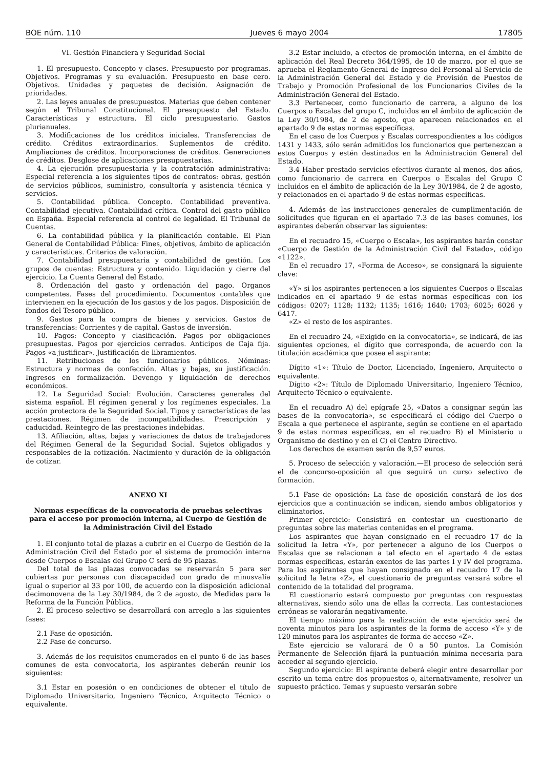BOE núm. 110 Jueves 6 mayo 2004 17805
VI. Gestión Financiera y Seguridad Social
1. El presupuesto. Concepto y clases. Presupuesto por programas. Objetivos. Programas y su evaluación. Presupuesto en base cero. Objetivos. Unidades y paquetes de decisión. Asignación de prioridades.
2. Las leyes anuales de presupuestos. Materias que deben contener según el Tribunal Constitucional. El presupuesto del Estado. Características y estructura. El ciclo presupuestario. Gastos plurianuales.
3. Modificaciones de los créditos iniciales. Transferencias de crédito. Créditos extraordinarios. Suplementos de crédito. Ampliaciones de créditos. Incorporaciones de créditos. Generaciones de créditos. Desglose de aplicaciones presupuestarias.
4. La ejecución presupuestaria y la contratación administrativa: Especial referencia a los siguientes tipos de contratos: obras, gestión de servicios públicos, suministro, consultoría y asistencia técnica y servicios.
5. Contabilidad pública. Concepto. Contabilidad preventiva. Contabilidad ejecutiva. Contabilidad crítica. Control del gasto público en España. Especial referencia al control de legalidad. El Tribunal de Cuentas.
6. La contabilidad pública y la planificación contable. El Plan General de Contabilidad Pública: Fines, objetivos, ámbito de aplicación y características. Criterios de valoración.
7. Contabilidad presupuestaria y contabilidad de gestión. Los grupos de cuentas: Estructura y contenido. Liquidación y cierre del ejercicio. La Cuenta General del Estado.
8. Ordenación del gasto y ordenación del pago. Organos competentes. Fases del procedimiento. Documentos contables que intervienen en la ejecución de los gastos y de los pagos. Disposición de fondos del Tesoro público.
9. Gastos para la compra de bienes y servicios. Gastos de transferencias: Corrientes y de capital. Gastos de inversión.
10. Pagos: Concepto y clasificación. Pagos por obligaciones presupuestas. Pagos por ejercicios cerrados. Anticipos de Caja fija. Pagos «a justificar». Justificación de libramientos.
11. Retribuciones de los funcionarios públicos. Nóminas: Estructura y normas de confección. Altas y bajas, su justificación. Ingresos en formalización. Devengo y liquidación de derechos económicos.
12. La Seguridad Social: Evolución. Caracteres generales del sistema español. El régimen general y los regímenes especiales. La acción protectora de la Seguridad Social. Tipos y características de las prestaciones. Régimen de incompatibilidades. Prescripción y caducidad. Reintegro de las prestaciones indebidas.
13. Afiliación, altas, bajas y variaciones de datos de trabajadores del Régimen General de la Seguridad Social. Sujetos obligados y responsables de la cotización. Nacimiento y duración de la obligación de cotizar.
ANEXO XI
Normas específicas de la convocatoria de pruebas selectivas para el acceso por promoción interna, al Cuerpo de Gestión de la Administración Civil del Estado
1. El conjunto total de plazas a cubrir en el Cuerpo de Gestión de la Administración Civil del Estado por el sistema de promoción interna desde Cuerpos o Escalas del Grupo C será de 95 plazas.
Del total de las plazas convocadas se reservarán 5 para ser cubiertas por personas con discapacidad con grado de minusvalía igual o superior al 33 por 100, de acuerdo con la disposición adicional decimonovena de la Ley 30/1984, de 2 de agosto, de Medidas para la Reforma de la Función Pública.
2. El proceso selectivo se desarrollará con arreglo a las siguientes fases:
2.1 Fase de oposición.
2.2 Fase de concurso.
3. Además de los requisitos enumerados en el punto 6 de las bases comunes de esta convocatoria, los aspirantes deberán reunir los siguientes:
3.1 Estar en posesión o en condiciones de obtener el título de Diplomado Universitario, Ingeniero Técnico, Arquitecto Técnico o equivalente.
3.2 Estar incluido, a efectos de promoción interna, en el ámbito de aplicación del Real Decreto 364/1995, de 10 de marzo, por el que se aprueba el Reglamento General de Ingreso del Personal al Servicio de la Administración General del Estado y de Provisión de Puestos de Trabajo y Promoción Profesional de los Funcionarios Civiles de la Administración General del Estado.
3.3 Pertenecer, como funcionario de carrera, a alguno de los Cuerpos o Escalas del grupo C, incluidos en el ámbito de aplicación de la Ley 30/1984, de 2 de agosto, que aparecen relacionados en el apartado 9 de estas normas específicas.
En el caso de los Cuerpos y Escalas correspondientes a los códigos 1431 y 1433, sólo serán admitidos los funcionarios que pertenezcan a estos Cuerpos y estén destinados en la Administración General del Estado.
3.4 Haber prestado servicios efectivos durante al menos, dos años, como funcionario de carrera en Cuerpos o Escalas del Grupo C incluidos en el ámbito de aplicación de la Ley 30/1984, de 2 de agosto, y relacionados en el apartado 9 de estas normas específicas.
4. Además de las instrucciones generales de cumplimentación de solicitudes que figuran en el apartado 7.3 de las bases comunes, los aspirantes deberán observar las siguientes:
En el recuadro 15, «Cuerpo o Escala», los aspirantes harán constar «Cuerpo de Gestión de la Administración Civil del Estado», código «1122».
En el recuadro 17, «Forma de Acceso», se consignará la siguiente clave:
«Y» si los aspirantes pertenecen a los siguientes Cuerpos o Escalas indicados en el apartado 9 de estas normas específicas con los códigos: 0207; 1128; 1132; 1135; 1616; 1640; 1703; 6025; 6026 y 6417.
«Z» el resto de los aspirantes.
En el recuadro 24, «Exigido en la convocatoria», se indicará, de las siguientes opciones, el dígito que corresponda, de acuerdo con la titulación académica que posea el aspirante:
Dígito «1»: Título de Doctor, Licenciado, Ingeniero, Arquitecto o equivalente.
Dígito «2»: Título de Diplomado Universitario, Ingeniero Técnico, Arquitecto Técnico o equivalente.
En el recuadro A) del epígrafe 25, «Datos a consignar según las bases de la convocatoria», se especificará el código del Cuerpo o Escala a que pertenece el aspirante, según se contiene en el apartado 9 de estas normas específicas, en el recuadro B) el Ministerio u Organismo de destino y en el C) el Centro Directivo.
Los derechos de examen serán de 9,57 euros.
5. Proceso de selección y valoración.—El proceso de selección será el de concurso-oposición al que seguirá un curso selectivo de formación.
5.1 Fase de oposición: La fase de oposición constará de los dos ejercicios que a continuación se indican, siendo ambos obligatorios y eliminatorios.
Primer ejercicio: Consistirá en contestar un cuestionario de preguntas sobre las materias contenidas en el programa.
Los aspirantes que hayan consignado en el recuadro 17 de la solicitud la letra «Y», por pertenecer a alguno de los Cuerpos o Escalas que se relacionan a tal efecto en el apartado 4 de estas normas específicas, estarán exentos de las partes I y IV del programa. Para los aspirantes que hayan consignado en el recuadro 17 de la solicitud la letra «Z», el cuestionario de preguntas versará sobre el contenido de la totalidad del programa.
El cuestionario estará compuesto por preguntas con respuestas alternativas, siendo sólo una de ellas la correcta. Las contestaciones erróneas se valorarán negativamente.
El tiempo máximo para la realización de este ejercicio será de noventa minutos para los aspirantes de la forma de acceso «Y» y de 120 minutos para los aspirantes de forma de acceso «Z».
Este ejercicio se valorará de 0 a 50 puntos. La Comisión Permanente de Selección fijará la puntuación mínima necesaria para acceder al segundo ejercicio.
Segundo ejercicio: El aspirante deberá elegir entre desarrollar por escrito un tema entre dos propuestos o, alternativamente, resolver un supuesto práctico. Temas y supuesto versarán sobre